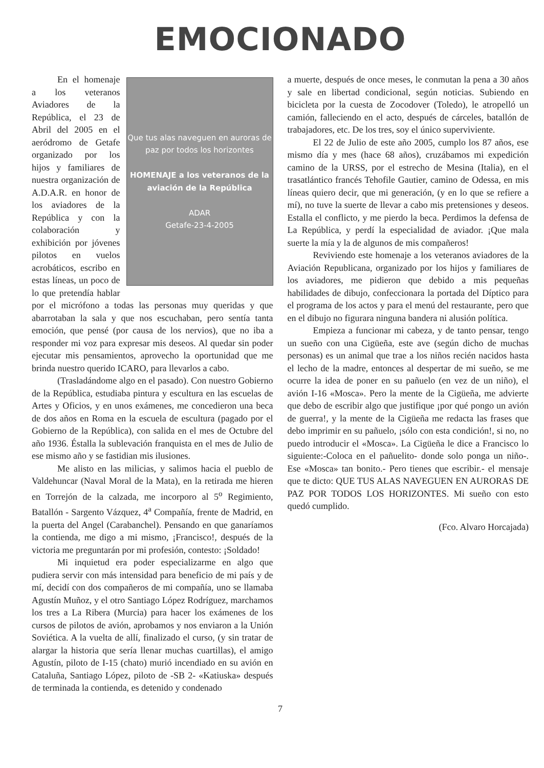EMOCIONADO
Que tus alas naveguen en auroras de paz por todos los horizontes
HOMENAJE a los veteranos de la aviación de la República
ADAR
Getafe-23-4-2005
En el homenaje a los veteranos Aviadores de la República, el 23 de Abril del 2005 en el aeródromo de Getafe organizado por los hijos y familiares de nuestra organización de A.D.A.R. en honor de los aviadores de la República y con la colaboración y exhibición por jóvenes pilotos en vuelos acrobáticos, escribo en estas líneas, un poco de lo que pretendía hablar por el micrófono a todas las personas muy queridas y que abarrotaban la sala y que nos escuchaban, pero sentía tanta emoción, que pensé (por causa de los nervios), que no iba a responder mi voz para expresar mis deseos. Al quedar sin poder ejecutar mis pensamientos, aprovecho la oportunidad que me brinda nuestro querido ICARO, para llevarlos a cabo.
(Trasladándome algo en el pasado). Con nuestro Gobierno de la República, estudiaba pintura y escultura en las escuelas de Artes y Oficios, y en unos exámenes, me concedieron una beca de dos años en Roma en la escuela de escultura (pagado por el Gobierno de la República), con salida en el mes de Octubre del año 1936. Éstalla la sublevación franquista en el mes de Julio de ese mismo año y se fastidian mis ilusiones.
Me alisto en las milicias, y salimos hacia el pueblo de Valdehuncar (Naval Moral de la Mata), en la retirada me hieren en Torrejón de la calzada, me incorporo al 5<sup>o</sup> Regimiento, Batallón - Sargento Vázquez, 4<sup>a</sup> Compañía, frente de Madrid, en la puerta del Angel (Carabanchel). Pensando en que ganaríamos la contienda, me digo a mi mismo, ¡Francisco!, después de la victoria me preguntarán por mi profesión, contesto: ¡Soldado!
Mi inquietud era poder especializarme en algo que pudiera servir con más intensidad para beneficio de mi país y de mí, decidí con dos compañeros de mi compañía, uno se llamaba Agustín Muñoz, y el otro Santiago López Rodríguez, marchamos los tres a La Ribera (Murcia) para hacer los exámenes de los cursos de pilotos de avión, aprobamos y nos enviaron a la Unión Soviética. A la vuelta de allí, finalizado el curso, (y sin tratar de alargar la historia que sería llenar muchas cuartillas), el amigo Agustín, piloto de I-15 (chato) murió incendiado en su avión en Cataluña, Santiago López, piloto de -SB 2- «Katiuska» después de terminada la contienda, es detenido y condenado
a muerte, después de once meses, le conmutan la pena a 30 años y sale en libertad condicional, según noticias. Subiendo en bicicleta por la cuesta de Zocodover (Toledo), le atropelló un camión, falleciendo en el acto, después de cárceles, batallón de trabajadores, etc. De los tres, soy el único superviviente.
El 22 de Julio de este año 2005, cumplo los 87 años, ese mismo día y mes (hace 68 años), cruzábamos mi expedición camino de la URSS, por el estrecho de Mesina (Italia), en el trasatlántico francés Tehofile Gautier, camino de Odessa, en mis líneas quiero decir, que mi generación, (y en lo que se refiere a mí), no tuve la suerte de llevar a cabo mis pretensiones y deseos. Estalla el conflicto, y me pierdo la beca. Perdimos la defensa de La República, y perdí la especialidad de aviador. ¡Que mala suerte la mía y la de algunos de mis compañeros!
Reviviendo este homenaje a los veteranos aviadores de la Aviación Republicana, organizado por los hijos y familiares de los aviadores, me pidieron que debido a mis pequeñas habilidades de dibujo, confeccionara la portada del Díptico para el programa de los actos y para el menú del restaurante, pero que en el dibujo no figurara ninguna bandera ni alusión política.
Empieza a funcionar mi cabeza, y de tanto pensar, tengo un sueño con una Cigüeña, este ave (según dicho de muchas personas) es un animal que trae a los niños recién nacidos hasta el lecho de la madre, entonces al despertar de mi sueño, se me ocurre la idea de poner en su pañuelo (en vez de un niño), el avión I-16 «Mosca». Pero la mente de la Cigüeña, me advierte que debo de escribir algo que justifique ¡por qué pongo un avión de guerra!, y la mente de la Cigüeña me redacta las frases que debo imprimir en su pañuelo, ¡sólo con esta condición!, si no, no puedo introducir el «Mosca». La Cigüeña le dice a Francisco lo siguiente:-Coloca en el pañuelito- donde solo ponga un niño-. Ese «Mosca» tan bonito.- Pero tienes que escribir.- el mensaje que te dicto: QUE TUS ALAS NAVEGUEN EN AURORAS DE PAZ POR TODOS LOS HORIZONTES. Mi sueño con esto quedó cumplido.
(Fco. Alvaro Horcajada)
7